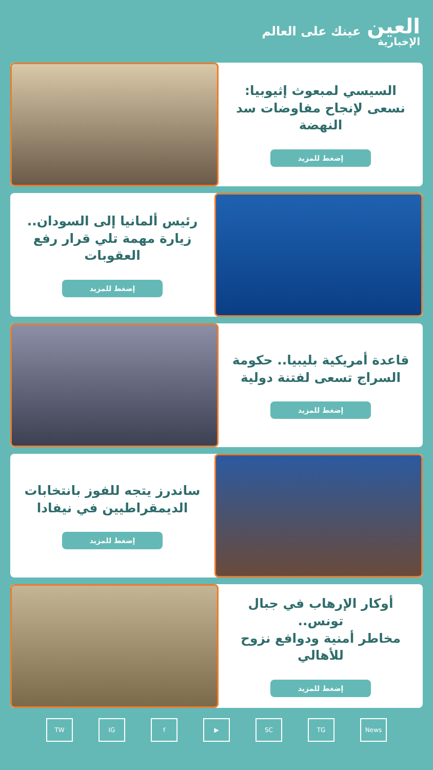العين
الإخبارية
عينك على العالم
السيسي لمبعوث إثيوبيا:
نسعى لإنجاح مفاوضات سد النهضة
إضغط للمزيد
رئيس ألمانيا إلى السودان..
زيارة مهمة تلي قرار رفع العقوبات
إضغط للمزيد
قاعدة أمريكية بليبيا.. حكومة
السراج تسعى لفتنة دولية
إضغط للمزيد
ساندرز يتجه للفوز بانتخابات
الديمقراطيين في نيفادا
إضغط للمزيد
أوكار الإرهاب في جبال تونس..
مخاطر أمنية ودوافع نزوح للأهالي
إضغط للمزيد
News TG SC ▶ f IG TW